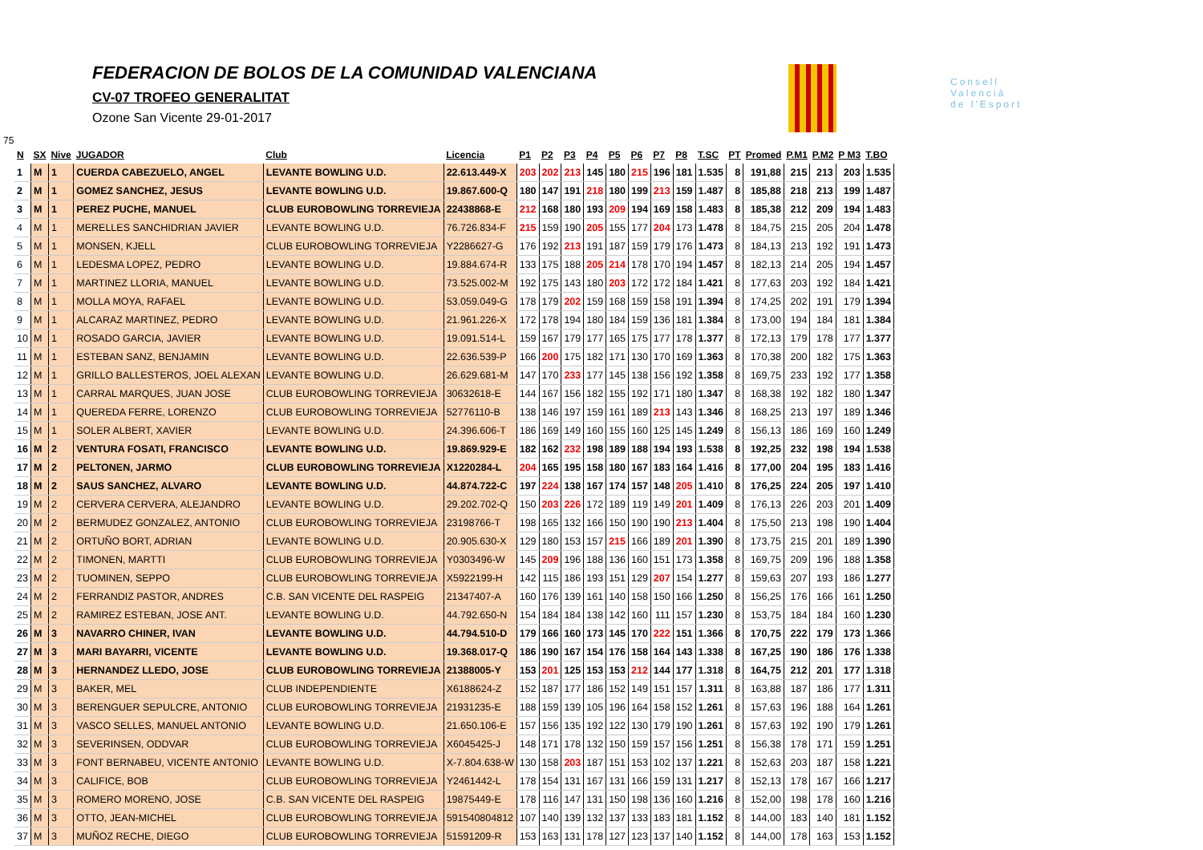FEDERACION DE BOLOS DE LA COMUNIDAD VALENCIANA
CV-07 TROFEO GENERALITAT
Ozone San Vicente 29-01-2017
Consell
Valencià
de l'Esport
75
| N | SX | Nive | JUGADOR | Club | Licencia | P1 | P2 | P3 | P4 | P5 | P6 | P7 | P8 | T.SC | PT | Promed | P.M1 | P.M2 | P M3 | T.BO |
| --- | --- | --- | --- | --- | --- | --- | --- | --- | --- | --- | --- | --- | --- | --- | --- | --- | --- | --- | --- | --- |
| 1 | M | 1 | CUERDA CABEZUELO, ANGEL | LEVANTE BOWLING U.D. | 22.613.449-X | 203 | 202 | 213 | 145 | 180 | 215 | 196 | 181 | 1.535 | 8 | 191,88 | 215 | 213 | 203 | 1.535 |
| 2 | M | 1 | GOMEZ SANCHEZ, JESUS | LEVANTE BOWLING U.D. | 19.867.600-Q | 180 | 147 | 191 | 218 | 180 | 199 | 213 | 159 | 1.487 | 8 | 185,88 | 218 | 213 | 199 | 1.487 |
| 3 | M | 1 | PEREZ PUCHE, MANUEL | CLUB EUROBOWLING TORREVIEJA | 22438868-E | 212 | 168 | 180 | 193 | 209 | 194 | 169 | 158 | 1.483 | 8 | 185,38 | 212 | 209 | 194 | 1.483 |
| 4 | M | 1 | MERELLES SANCHIDRIAN JAVIER | LEVANTE BOWLING U.D. | 76.726.834-F | 215 | 159 | 190 | 205 | 155 | 177 | 204 | 173 | 1.478 | 8 | 184,75 | 215 | 205 | 204 | 1.478 |
| 5 | M | 1 | MONSEN, KJELL | CLUB EUROBOWLING TORREVIEJA | Y2286627-G | 176 | 192 | 213 | 191 | 187 | 159 | 179 | 176 | 1.473 | 8 | 184,13 | 213 | 192 | 191 | 1.473 |
| 6 | M | 1 | LEDESMA LOPEZ, PEDRO | LEVANTE BOWLING U.D. | 19.884.674-R | 133 | 175 | 188 | 205 | 214 | 178 | 170 | 194 | 1.457 | 8 | 182,13 | 214 | 205 | 194 | 1.457 |
| 7 | M | 1 | MARTINEZ LLORIA, MANUEL | LEVANTE BOWLING U.D. | 73.525.002-M | 192 | 175 | 143 | 180 | 203 | 172 | 172 | 184 | 1.421 | 8 | 177,63 | 203 | 192 | 184 | 1.421 |
| 8 | M | 1 | MOLLA MOYA, RAFAEL | LEVANTE BOWLING U.D. | 53.059.049-G | 178 | 179 | 202 | 159 | 168 | 159 | 158 | 191 | 1.394 | 8 | 174,25 | 202 | 191 | 179 | 1.394 |
| 9 | M | 1 | ALCARAZ MARTINEZ, PEDRO | LEVANTE BOWLING U.D. | 21.961.226-X | 172 | 178 | 194 | 180 | 184 | 159 | 136 | 181 | 1.384 | 8 | 173,00 | 194 | 184 | 181 | 1.384 |
| 10 | M | 1 | ROSADO GARCIA, JAVIER | LEVANTE BOWLING U.D. | 19.091.514-L | 159 | 167 | 179 | 177 | 165 | 175 | 177 | 178 | 1.377 | 8 | 172,13 | 179 | 178 | 177 | 1.377 |
| 11 | M | 1 | ESTEBAN SANZ, BENJAMIN | LEVANTE BOWLING U.D. | 22.636.539-P | 166 | 200 | 175 | 182 | 171 | 130 | 170 | 169 | 1.363 | 8 | 170,38 | 200 | 182 | 175 | 1.363 |
| 12 | M | 1 | GRILLO BALLESTEROS, JOEL ALEXAN | LEVANTE BOWLING U.D. | 26.629.681-M | 147 | 170 | 233 | 177 | 145 | 138 | 156 | 192 | 1.358 | 8 | 169,75 | 233 | 192 | 177 | 1.358 |
| 13 | M | 1 | CARRAL MARQUES, JUAN JOSE | CLUB EUROBOWLING TORREVIEJA | 30632618-E | 144 | 167 | 156 | 182 | 155 | 192 | 171 | 180 | 1.347 | 8 | 168,38 | 192 | 182 | 180 | 1.347 |
| 14 | M | 1 | QUEREDA FERRE, LORENZO | CLUB EUROBOWLING TORREVIEJA | 52776110-B | 138 | 146 | 197 | 159 | 161 | 189 | 213 | 143 | 1.346 | 8 | 168,25 | 213 | 197 | 189 | 1.346 |
| 15 | M | 1 | SOLER ALBERT, XAVIER | LEVANTE BOWLING U.D. | 24.396.606-T | 186 | 169 | 149 | 160 | 155 | 160 | 125 | 145 | 1.249 | 8 | 156,13 | 186 | 169 | 160 | 1.249 |
| 16 | M | 2 | VENTURA FOSATI, FRANCISCO | LEVANTE BOWLING U.D. | 19.869.929-E | 182 | 162 | 232 | 198 | 189 | 188 | 194 | 193 | 1.538 | 8 | 192,25 | 232 | 198 | 194 | 1.538 |
| 17 | M | 2 | PELTONEN, JARMO | CLUB EUROBOWLING TORREVIEJA | X1220284-L | 204 | 165 | 195 | 158 | 180 | 167 | 183 | 164 | 1.416 | 8 | 177,00 | 204 | 195 | 183 | 1.416 |
| 18 | M | 2 | SAUS SANCHEZ, ALVARO | LEVANTE BOWLING U.D. | 44.874.722-C | 197 | 224 | 138 | 167 | 174 | 157 | 148 | 205 | 1.410 | 8 | 176,25 | 224 | 205 | 197 | 1.410 |
| 19 | M | 2 | CERVERA CERVERA, ALEJANDRO | LEVANTE BOWLING U.D. | 29.202.702-Q | 150 | 203 | 226 | 172 | 189 | 119 | 149 | 201 | 1.409 | 8 | 176,13 | 226 | 203 | 201 | 1.409 |
| 20 | M | 2 | BERMUDEZ GONZALEZ, ANTONIO | CLUB EUROBOWLING TORREVIEJA | 23198766-T | 198 | 165 | 132 | 166 | 150 | 190 | 190 | 213 | 1.404 | 8 | 175,50 | 213 | 198 | 190 | 1.404 |
| 21 | M | 2 | ORTUÑO BORT, ADRIAN | LEVANTE BOWLING U.D. | 20.905.630-X | 129 | 180 | 153 | 157 | 215 | 166 | 189 | 201 | 1.390 | 8 | 173,75 | 215 | 201 | 189 | 1.390 |
| 22 | M | 2 | TIMONEN, MARTTI | CLUB EUROBOWLING TORREVIEJA | Y0303496-W | 145 | 209 | 196 | 188 | 136 | 160 | 151 | 173 | 1.358 | 8 | 169,75 | 209 | 196 | 188 | 1.358 |
| 23 | M | 2 | TUOMINEN, SEPPO | CLUB EUROBOWLING TORREVIEJA | X5922199-H | 142 | 115 | 186 | 193 | 151 | 129 | 207 | 154 | 1.277 | 8 | 159,63 | 207 | 193 | 186 | 1.277 |
| 24 | M | 2 | FERRANDIZ PASTOR, ANDRES | C.B. SAN VICENTE DEL RASPEIG | 21347407-A | 160 | 176 | 139 | 161 | 140 | 158 | 150 | 166 | 1.250 | 8 | 156,25 | 176 | 166 | 161 | 1.250 |
| 25 | M | 2 | RAMIREZ ESTEBAN, JOSE ANT. | LEVANTE BOWLING U.D. | 44.792.650-N | 154 | 184 | 184 | 138 | 142 | 160 | 111 | 157 | 1.230 | 8 | 153,75 | 184 | 184 | 160 | 1.230 |
| 26 | M | 3 | NAVARRO CHINER, IVAN | LEVANTE BOWLING U.D. | 44.794.510-D | 179 | 166 | 160 | 173 | 145 | 170 | 222 | 151 | 1.366 | 8 | 170,75 | 222 | 179 | 173 | 1.366 |
| 27 | M | 3 | MARI BAYARRI, VICENTE | LEVANTE BOWLING U.D. | 19.368.017-Q | 186 | 190 | 167 | 154 | 176 | 158 | 164 | 143 | 1.338 | 8 | 167,25 | 190 | 186 | 176 | 1.338 |
| 28 | M | 3 | HERNANDEZ LLEDO, JOSE | CLUB EUROBOWLING TORREVIEJA | 21388005-Y | 153 | 201 | 125 | 153 | 153 | 212 | 144 | 177 | 1.318 | 8 | 164,75 | 212 | 201 | 177 | 1.318 |
| 29 | M | 3 | BAKER, MEL | CLUB INDEPENDIENTE | X6188624-Z | 152 | 187 | 177 | 186 | 152 | 149 | 151 | 157 | 1.311 | 8 | 163,88 | 187 | 186 | 177 | 1.311 |
| 30 | M | 3 | BERENGUER SEPULCRE, ANTONIO | CLUB EUROBOWLING TORREVIEJA | 21931235-E | 188 | 159 | 139 | 105 | 196 | 164 | 158 | 152 | 1.261 | 8 | 157,63 | 196 | 188 | 164 | 1.261 |
| 31 | M | 3 | VASCO SELLES, MANUEL ANTONIO | LEVANTE BOWLING U.D. | 21.650.106-E | 157 | 156 | 135 | 192 | 122 | 130 | 179 | 190 | 1.261 | 8 | 157,63 | 192 | 190 | 179 | 1.261 |
| 32 | M | 3 | SEVERINSEN, ODDVAR | CLUB EUROBOWLING TORREVIEJA | X6045425-J | 148 | 171 | 178 | 132 | 150 | 159 | 157 | 156 | 1.251 | 8 | 156,38 | 178 | 171 | 159 | 1.251 |
| 33 | M | 3 | FONT BERNABEU, VICENTE ANTONIO | LEVANTE BOWLING U.D. | X-7.804.638-W | 130 | 158 | 203 | 187 | 151 | 153 | 102 | 137 | 1.221 | 8 | 152,63 | 203 | 187 | 158 | 1.221 |
| 34 | M | 3 | CALIFICE, BOB | CLUB EUROBOWLING TORREVIEJA | Y2461442-L | 178 | 154 | 131 | 167 | 131 | 166 | 159 | 131 | 1.217 | 8 | 152,13 | 178 | 167 | 166 | 1.217 |
| 35 | M | 3 | ROMERO MORENO, JOSE | C.B. SAN VICENTE DEL RASPEIG | 19875449-E | 178 | 116 | 147 | 131 | 150 | 198 | 136 | 160 | 1.216 | 8 | 152,00 | 198 | 178 | 160 | 1.216 |
| 36 | M | 3 | OTTO, JEAN-MICHEL | CLUB EUROBOWLING TORREVIEJA | 591540804812 | 107 | 140 | 139 | 132 | 137 | 133 | 183 | 181 | 1.152 | 8 | 144,00 | 183 | 140 | 181 | 1.152 |
| 37 | M | 3 | MUÑOZ RECHE, DIEGO | CLUB EUROBOWLING TORREVIEJA | 51591209-R | 153 | 163 | 131 | 178 | 127 | 123 | 137 | 140 | 1.152 | 8 | 144,00 | 178 | 163 | 153 | 1.152 |